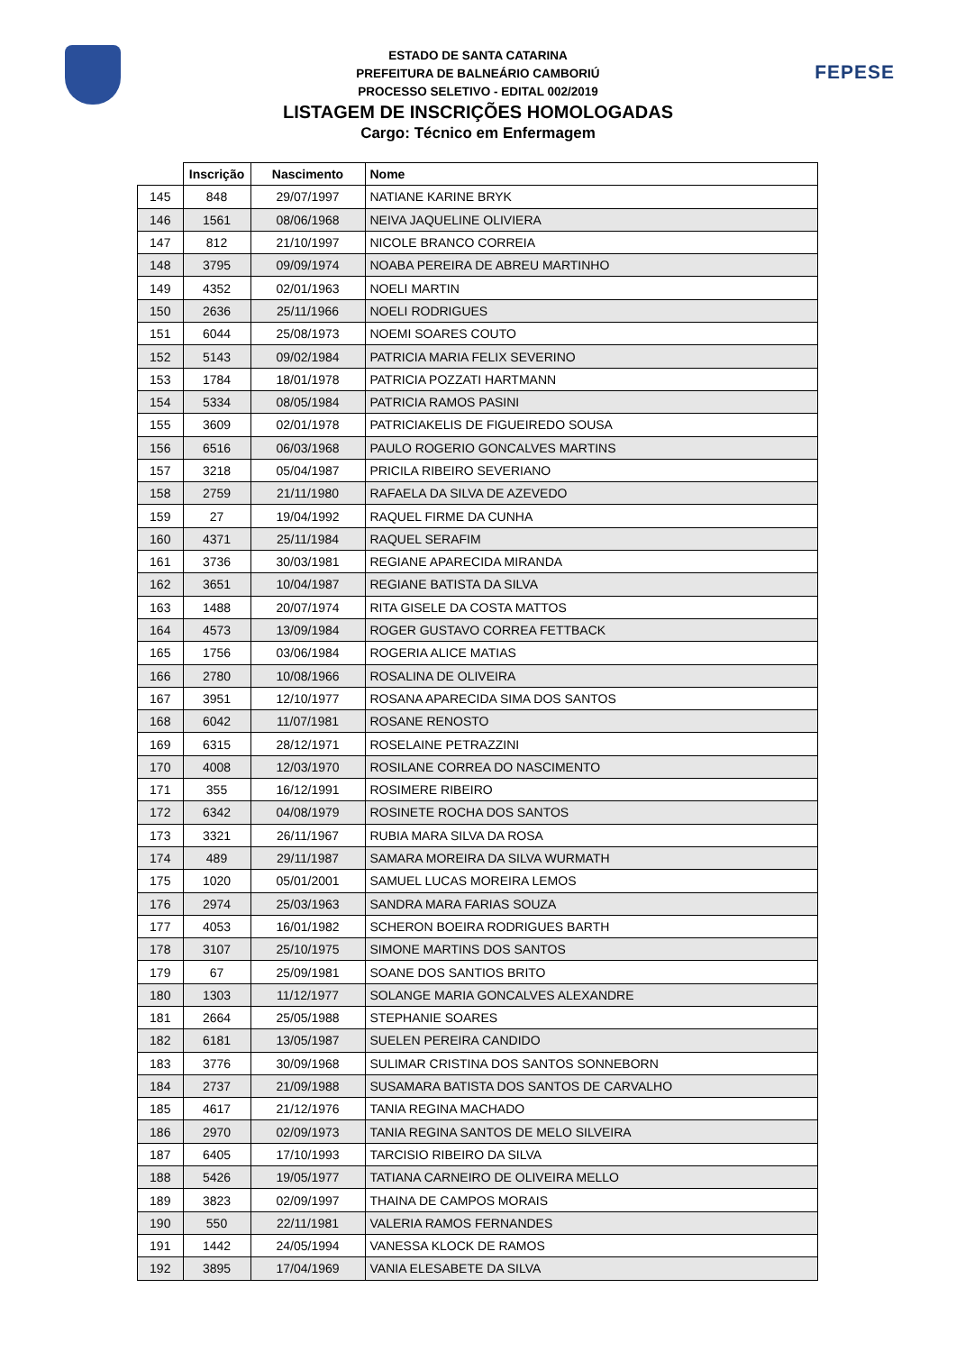FEPESE
ESTADO DE SANTA CATARINA
PREFEITURA DE BALNEÁRIO CAMBORIÚ
PROCESSO SELETIVO - EDITAL 002/2019
LISTAGEM DE INSCRIÇÕES HOMOLOGADAS
Cargo: Técnico em Enfermagem
| | Inscrição | Nascimento | Nome |
| --- | --- | --- | --- |
| 145 | 848 | 29/07/1997 | NATIANE KARINE BRYK |
| 146 | 1561 | 08/06/1968 | NEIVA JAQUELINE OLIVIERA |
| 147 | 812 | 21/10/1997 | NICOLE BRANCO CORREIA |
| 148 | 3795 | 09/09/1974 | NOABA PEREIRA DE ABREU MARTINHO |
| 149 | 4352 | 02/01/1963 | NOELI MARTIN |
| 150 | 2636 | 25/11/1966 | NOELI RODRIGUES |
| 151 | 6044 | 25/08/1973 | NOEMI SOARES COUTO |
| 152 | 5143 | 09/02/1984 | PATRICIA MARIA FELIX SEVERINO |
| 153 | 1784 | 18/01/1978 | PATRICIA POZZATI HARTMANN |
| 154 | 5334 | 08/05/1984 | PATRICIA RAMOS PASINI |
| 155 | 3609 | 02/01/1978 | PATRICIAKELIS DE FIGUEIREDO SOUSA |
| 156 | 6516 | 06/03/1968 | PAULO ROGERIO GONCALVES MARTINS |
| 157 | 3218 | 05/04/1987 | PRICILA RIBEIRO SEVERIANO |
| 158 | 2759 | 21/11/1980 | RAFAELA DA SILVA DE AZEVEDO |
| 159 | 27 | 19/04/1992 | RAQUEL FIRME DA CUNHA |
| 160 | 4371 | 25/11/1984 | RAQUEL SERAFIM |
| 161 | 3736 | 30/03/1981 | REGIANE APARECIDA MIRANDA |
| 162 | 3651 | 10/04/1987 | REGIANE BATISTA DA SILVA |
| 163 | 1488 | 20/07/1974 | RITA GISELE DA COSTA MATTOS |
| 164 | 4573 | 13/09/1984 | ROGER GUSTAVO CORREA FETTBACK |
| 165 | 1756 | 03/06/1984 | ROGERIA ALICE MATIAS |
| 166 | 2780 | 10/08/1966 | ROSALINA DE OLIVEIRA |
| 167 | 3951 | 12/10/1977 | ROSANA APARECIDA SIMA DOS SANTOS |
| 168 | 6042 | 11/07/1981 | ROSANE RENOSTO |
| 169 | 6315 | 28/12/1971 | ROSELAINE PETRAZZINI |
| 170 | 4008 | 12/03/1970 | ROSILANE CORREA DO NASCIMENTO |
| 171 | 355 | 16/12/1991 | ROSIMERE RIBEIRO |
| 172 | 6342 | 04/08/1979 | ROSINETE ROCHA DOS SANTOS |
| 173 | 3321 | 26/11/1967 | RUBIA MARA SILVA DA ROSA |
| 174 | 489 | 29/11/1987 | SAMARA MOREIRA DA SILVA WURMATH |
| 175 | 1020 | 05/01/2001 | SAMUEL LUCAS MOREIRA LEMOS |
| 176 | 2974 | 25/03/1963 | SANDRA MARA FARIAS SOUZA |
| 177 | 4053 | 16/01/1982 | SCHERON BOEIRA RODRIGUES BARTH |
| 178 | 3107 | 25/10/1975 | SIMONE MARTINS DOS SANTOS |
| 179 | 67 | 25/09/1981 | SOANE DOS SANTIOS BRITO |
| 180 | 1303 | 11/12/1977 | SOLANGE MARIA GONCALVES ALEXANDRE |
| 181 | 2664 | 25/05/1988 | STEPHANIE SOARES |
| 182 | 6181 | 13/05/1987 | SUELEN PEREIRA CANDIDO |
| 183 | 3776 | 30/09/1968 | SULIMAR CRISTINA DOS SANTOS SONNEBORN |
| 184 | 2737 | 21/09/1988 | SUSAMARA BATISTA DOS SANTOS DE CARVALHO |
| 185 | 4617 | 21/12/1976 | TANIA REGINA MACHADO |
| 186 | 2970 | 02/09/1973 | TANIA REGINA SANTOS DE MELO SILVEIRA |
| 187 | 6405 | 17/10/1993 | TARCISIO RIBEIRO DA SILVA |
| 188 | 5426 | 19/05/1977 | TATIANA CARNEIRO DE OLIVEIRA MELLO |
| 189 | 3823 | 02/09/1997 | THAINA DE CAMPOS MORAIS |
| 190 | 550 | 22/11/1981 | VALERIA RAMOS FERNANDES |
| 191 | 1442 | 24/05/1994 | VANESSA KLOCK DE RAMOS |
| 192 | 3895 | 17/04/1969 | VANIA ELESABETE DA SILVA |